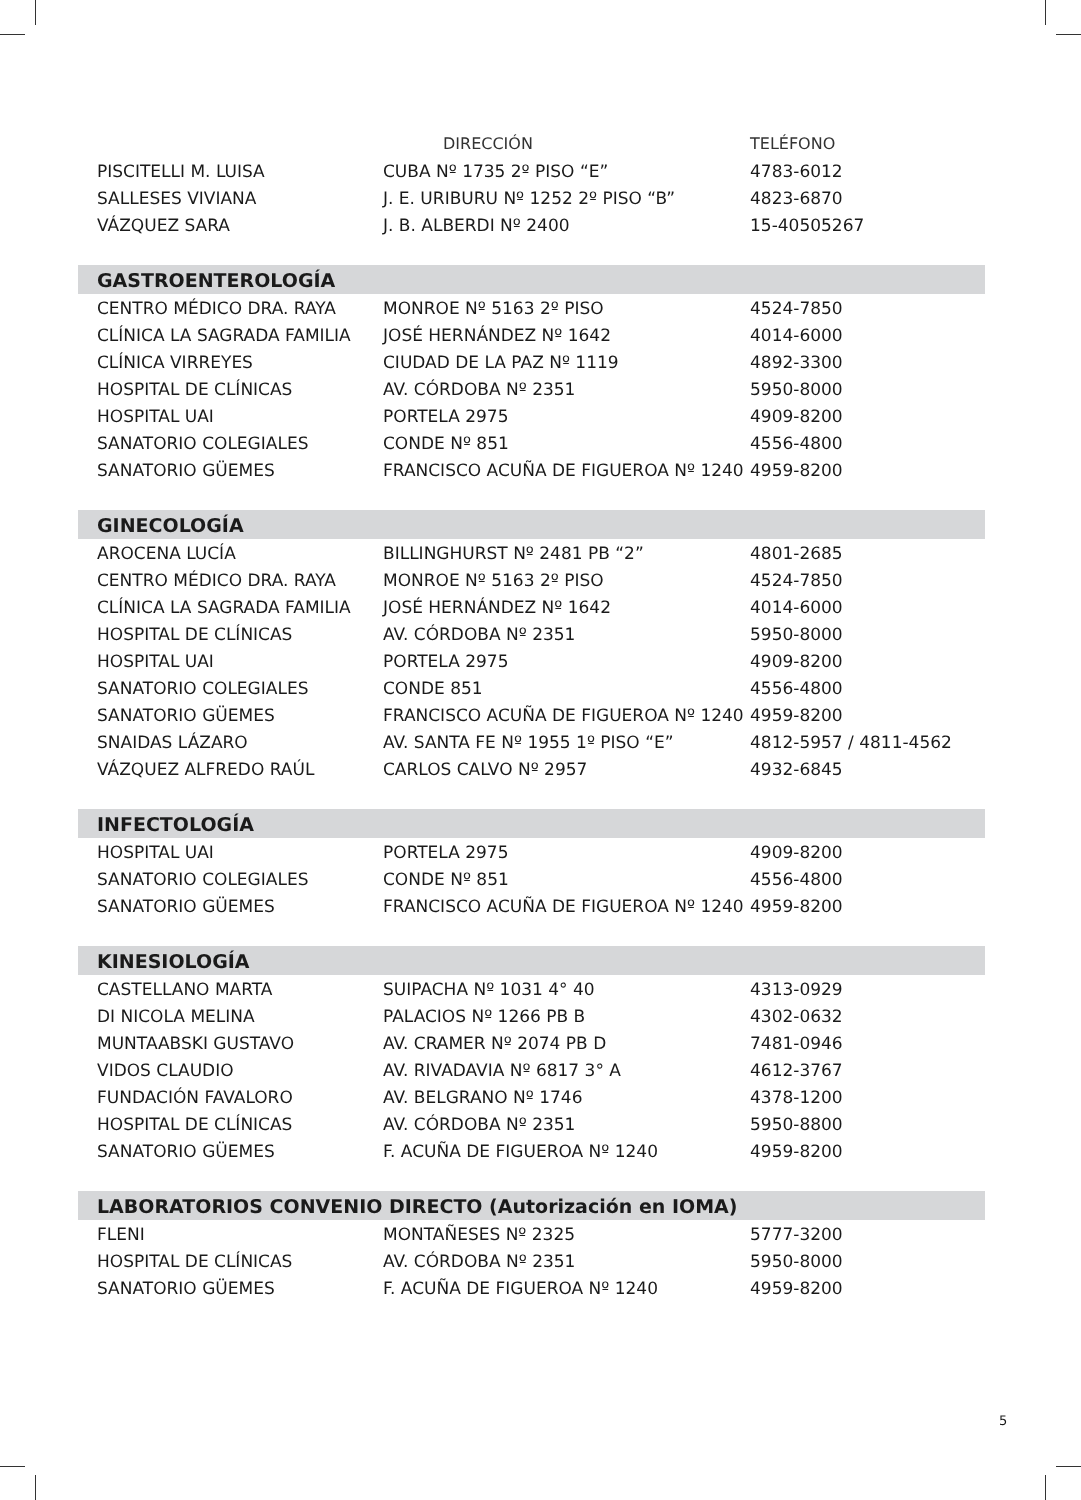| | DIRECCIÓN | TELÉFONO |
| --- | --- | --- |
| PISCITELLI M. LUISA | CUBA Nº 1735 2º PISO “E” | 4783-6012 |
| SALLESES VIVIANA | J. E. URIBURU Nº 1252 2º PISO “B” | 4823-6870 |
| VÁZQUEZ SARA | J. B. ALBERDI Nº 2400 | 15-40505267 |
| GASTROENTEROLOGÍA | | |
| CENTRO MÉDICO DRA. RAYA | MONROE Nº 5163 2º PISO | 4524-7850 |
| CLÍNICA LA SAGRADA FAMILIA | JOSÉ HERNÁNDEZ Nº 1642 | 4014-6000 |
| CLÍNICA VIRREYES | CIUDAD DE LA PAZ Nº 1119 | 4892-3300 |
| HOSPITAL DE CLÍNICAS | AV. CÓRDOBA Nº 2351 | 5950-8000 |
| HOSPITAL UAI | PORTELA 2975 | 4909-8200 |
| SANATORIO COLEGIALES | CONDE Nº 851 | 4556-4800 |
| SANATORIO GÜEMES | FRANCISCO ACUÑA DE FIGUEROA Nº 1240 | 4959-8200 |
| GINECOLOGÍA | | |
| AROCENA LUCÍA | BILLINGHURST Nº 2481 PB “2” | 4801-2685 |
| CENTRO MÉDICO DRA. RAYA | MONROE Nº 5163 2º PISO | 4524-7850 |
| CLÍNICA LA SAGRADA FAMILIA | JOSÉ HERNÁNDEZ Nº 1642 | 4014-6000 |
| HOSPITAL DE CLÍNICAS | AV. CÓRDOBA Nº 2351 | 5950-8000 |
| HOSPITAL UAI | PORTELA 2975 | 4909-8200 |
| SANATORIO COLEGIALES | CONDE 851 | 4556-4800 |
| SANATORIO GÜEMES | FRANCISCO ACUÑA DE FIGUEROA Nº 1240 | 4959-8200 |
| SNAIDAS LÁZARO | AV. SANTA FE Nº 1955 1º PISO “E” | 4812-5957 / 4811-4562 |
| VÁZQUEZ ALFREDO RAÚL | CARLOS CALVO Nº 2957 | 4932-6845 |
| INFECTOLOGÍA | | |
| HOSPITAL UAI | PORTELA 2975 | 4909-8200 |
| SANATORIO COLEGIALES | CONDE Nº 851 | 4556-4800 |
| SANATORIO GÜEMES | FRANCISCO ACUÑA DE FIGUEROA Nº 1240 | 4959-8200 |
| KINESIOLOGÍA | | |
| CASTELLANO MARTA | SUIPACHA Nº 1031 4° 40 | 4313-0929 |
| DI NICOLA MELINA | PALACIOS Nº 1266 PB B | 4302-0632 |
| MUNTAABSKI GUSTAVO | AV. CRAMER Nº 2074 PB D | 7481-0946 |
| VIDOS CLAUDIO | AV. RIVADAVIA Nº 6817 3° A | 4612-3767 |
| FUNDACIÓN FAVALORO | AV. BELGRANO Nº 1746 | 4378-1200 |
| HOSPITAL DE CLÍNICAS | AV. CÓRDOBA Nº 2351 | 5950-8800 |
| SANATORIO GÜEMES | F. ACUÑA DE FIGUEROA Nº 1240 | 4959-8200 |
| LABORATORIOS CONVENIO DIRECTO (Autorización en IOMA) | | |
| FLENI | MONTAÑESES Nº 2325 | 5777-3200 |
| HOSPITAL DE CLÍNICAS | AV. CÓRDOBA Nº 2351 | 5950-8000 |
| SANATORIO GÜEMES | F. ACUÑA DE FIGUEROA Nº 1240 | 4959-8200 |
5